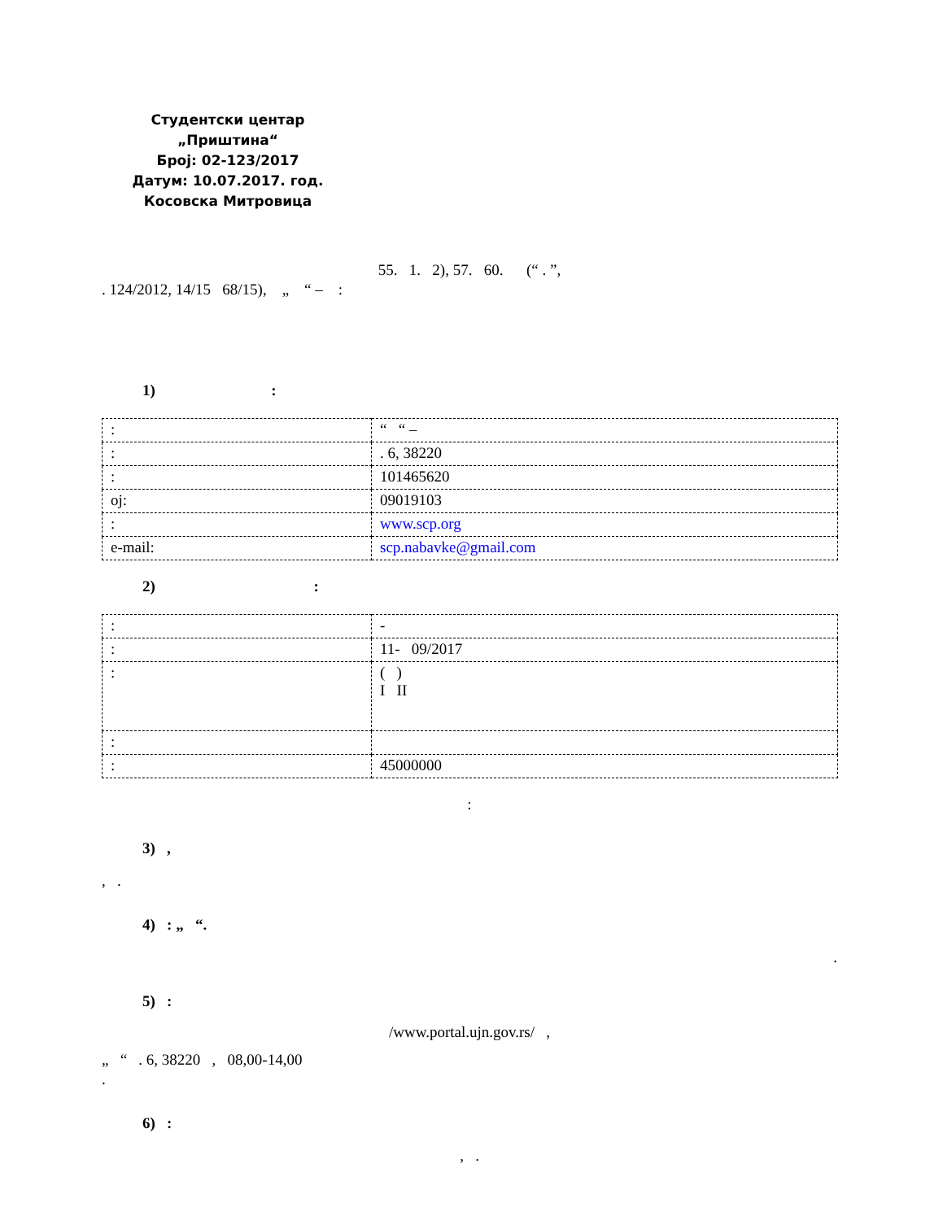Студентски центар „Приштина“
Број: 02-123/2017
Датум: 10.07.2017. год.
Косовска Митровица
55. 1. 2), 57. 60. (“ . ”,
. 124/2012, 14/15 68/15), „ “ – :
1) :
| : | “ “ – |
| : | . 6, 38220 |
| : | 101465620 |
| oj: | 09019103 |
| : | www.scp.org |
| e-mail: | scp.nabavke@gmail.com |
2) :
| : | - |
| : | 11- 09/2017 |
| : | ( ) I II |
| : | |
| : | 45000000 |
:
3) ,
, .
4) : „ “.
.
5) :
/www.portal.ujn.gov.rs/ ,
„ “ . 6, 38220 , 08,00-14,00
.
6) :
, .